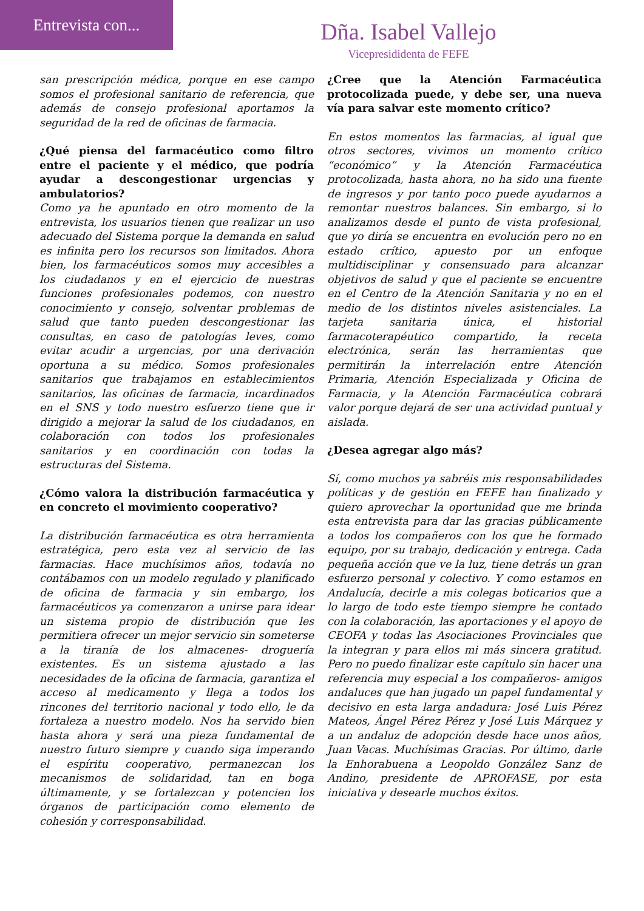Entrevista con...
Dña. Isabel Vallejo
Vicepresididenta de FEFE
san prescripción médica, porque en ese campo somos el profesional sanitario de referencia, que además de consejo profesional aportamos la seguridad de la red de oficinas de farmacia.
¿Qué piensa del farmacéutico como filtro entre el paciente y el médico, que podría ayudar a descongestionar urgencias y ambulatorios?
Como ya he apuntado en otro momento de la entrevista, los usuarios tienen que realizar un uso adecuado del Sistema porque la demanda en salud es infinita pero los recursos son limitados. Ahora bien, los farmacéuticos somos muy accesibles a los ciudadanos y en el ejercicio de nuestras funciones profesionales podemos, con nuestro conocimiento y consejo, solventar problemas de salud que tanto pueden descongestionar las consultas, en caso de patologías leves, como evitar acudir a urgencias, por una derivación oportuna a su médico. Somos profesionales sanitarios que trabajamos en establecimientos sanitarios, las oficinas de farmacia, incardinados en el SNS y todo nuestro esfuerzo tiene que ir dirigido a mejorar la salud de los ciudadanos, en colaboración con todos los profesionales sanitarios y en coordinación con todas la estructuras del Sistema.
¿Cómo valora la distribución farmacéutica y en concreto el movimiento cooperativo?
La distribución farmacéutica es otra herramienta estratégica, pero esta vez al servicio de las farmacias. Hace muchísimos años, todavía no contábamos con un modelo regulado y planificado de oficina de farmacia y sin embargo, los farmacéuticos ya comenzaron a unirse para idear un sistema propio de distribución que les permitiera ofrecer un mejor servicio sin someterse a la tiranía de los almacenes- droguería existentes. Es un sistema ajustado a las necesidades de la oficina de farmacia, garantiza el acceso al medicamento y llega a todos los rincones del territorio nacional y todo ello, le da fortaleza a nuestro modelo. Nos ha servido bien hasta ahora y será una pieza fundamental de nuestro futuro siempre y cuando siga imperando el espíritu cooperativo, permanezcan los mecanismos de solidaridad, tan en boga últimamente, y se fortalezcan y potencien los órganos de participación como elemento de cohesión y corresponsabilidad.
¿Cree que la Atención Farmacéutica protocolizada puede, y debe ser, una nueva vía para salvar este momento crítico?
En estos momentos las farmacias, al igual que otros sectores, vivimos un momento crítico “económico” y la Atención Farmacéutica protocolizada, hasta ahora, no ha sido una fuente de ingresos y por tanto poco puede ayudarnos a remontar nuestros balances. Sin embargo, si lo analizamos desde el punto de vista profesional, que yo diría se encuentra en evolución pero no en estado crítico, apuesto por un enfoque multidisciplinar y consensuado para alcanzar objetivos de salud y que el paciente se encuentre en el Centro de la Atención Sanitaria y no en el medio de los distintos niveles asistenciales. La tarjeta sanitaria única, el historial farmacoterapéutico compartido, la receta electrónica, serán las herramientas que permitirán la interrelación entre Atención Primaria, Atención Especializada y Oficina de Farmacia, y la Atención Farmacéutica cobrará valor porque dejará de ser una actividad puntual y aislada.
¿Desea agregar algo más?
Sí, como muchos ya sabréis mis responsabilidades políticas y de gestión en FEFE han finalizado y quiero aprovechar la oportunidad que me brinda esta entrevista para dar las gracias públicamente a todos los compañeros con los que he formado equipo, por su trabajo, dedicación y entrega. Cada pequeña acción que ve la luz, tiene detrás un gran esfuerzo personal y colectivo. Y como estamos en Andalucía, decirle a mis colegas boticarios que a lo largo de todo este tiempo siempre he contado con la colaboración, las aportaciones y el apoyo de CEOFA y todas las Asociaciones Provinciales que la integran y para ellos mi más sincera gratitud. Pero no puedo finalizar este capítulo sin hacer una referencia muy especial a los compañeros- amigos andaluces que han jugado un papel fundamental y decisivo en esta larga andadura: José Luis Pérez Mateos, Ángel Pérez Pérez y José Luis Márquez y a un andaluz de adopción desde hace unos años, Juan Vacas. Muchísimas Gracias. Por último, darle la Enhorabuena a Leopoldo González Sanz de Andino, presidente de APROFASE, por esta iniciativa y desearle muchos éxitos.